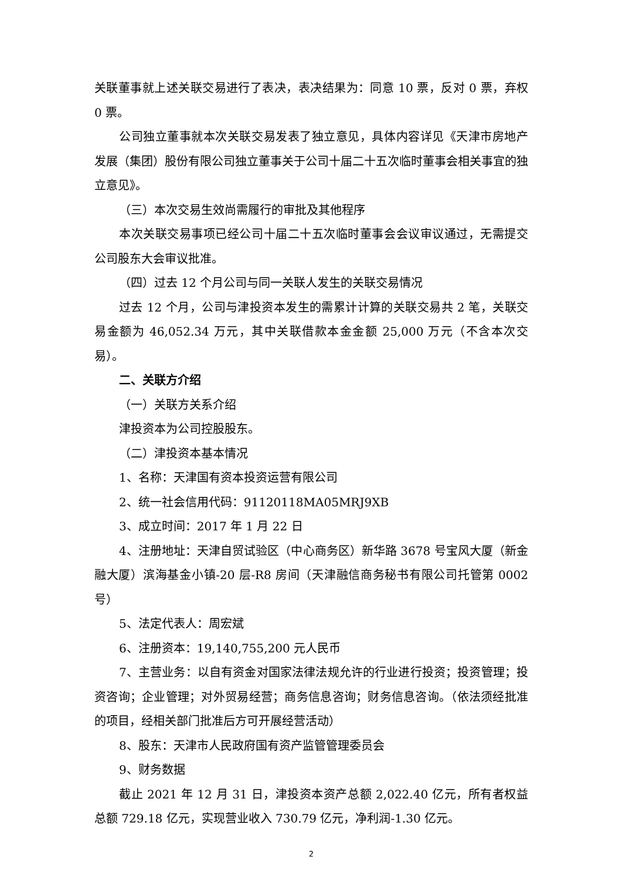关联董事就上述关联交易进行了表决，表决结果为：同意 10 票，反对 0 票，弃权 0 票。
公司独立董事就本次关联交易发表了独立意见，具体内容详见《天津市房地产发展（集团）股份有限公司独立董事关于公司十届二十五次临时董事会相关事宜的独立意见》。
（三）本次交易生效尚需履行的审批及其他程序
本次关联交易事项已经公司十届二十五次临时董事会会议审议通过，无需提交公司股东大会审议批准。
（四）过去 12 个月公司与同一关联人发生的关联交易情况
过去 12 个月，公司与津投资本发生的需累计计算的关联交易共 2 笔，关联交易金额为 46,052.34 万元，其中关联借款本金金额 25,000 万元（不含本次交易）。
二、关联方介绍
（一）关联方关系介绍
津投资本为公司控股股东。
（二）津投资本基本情况
1、名称：天津国有资本投资运营有限公司
2、统一社会信用代码：91120118MA05MRJ9XB
3、成立时间：2017 年 1 月 22 日
4、注册地址：天津自贸试验区（中心商务区）新华路 3678 号宝风大厦（新金融大厦）滨海基金小镇-20 层-R8 房间（天津融信商务秘书有限公司托管第 0002 号）
5、法定代表人：周宏斌
6、注册资本：19,140,755,200 元人民币
7、主营业务：以自有资金对国家法律法规允许的行业进行投资；投资管理；投资咨询；企业管理；对外贸易经营；商务信息咨询；财务信息咨询。（依法须经批准的项目，经相关部门批准后方可开展经营活动）
8、股东：天津市人民政府国有资产监管管理委员会
9、财务数据
截止 2021 年 12 月 31 日，津投资本资产总额 2,022.40 亿元，所有者权益总额 729.18 亿元，实现营业收入 730.79 亿元，净利润-1.30 亿元。
2